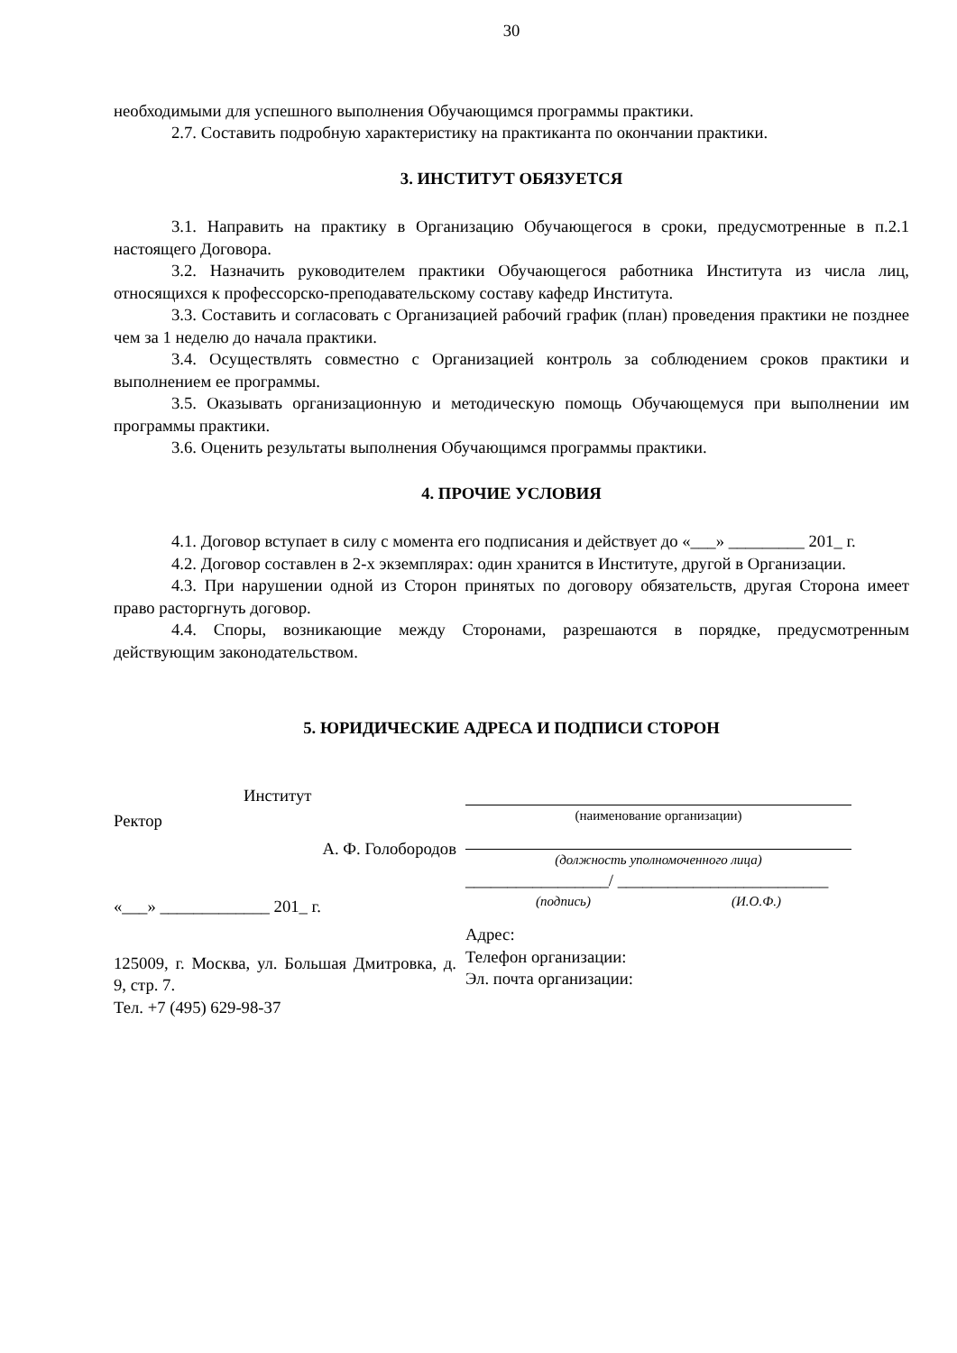30
необходимыми для успешного выполнения Обучающимся программы практики.
2.7. Составить подробную характеристику на практиканта по окончании практики.
3. ИНСТИТУТ ОБЯЗУЕТСЯ
3.1. Направить на практику в Организацию Обучающегося в сроки, предусмотренные в п.2.1 настоящего Договора.
3.2. Назначить руководителем практики Обучающегося работника Института из числа лиц, относящихся к профессорско-преподавательскому составу кафедр Института.
3.3. Составить и согласовать с Организацией рабочий график (план) проведения практики не позднее чем за 1 неделю до начала практики.
3.4. Осуществлять совместно с Организацией контроль за соблюдением сроков практики и выполнением ее программы.
3.5. Оказывать организационную и методическую помощь Обучающемуся при выполнении им программы практики.
3.6. Оценить результаты выполнения Обучающимся программы практики.
4. ПРОЧИЕ УСЛОВИЯ
4.1. Договор вступает в силу с момента его подписания и действует до «___» _________ 201_ г.
4.2. Договор составлен в 2-х экземплярах: один хранится в Институте, другой в Организации.
4.3. При нарушении одной из Сторон принятых по договору обязательств, другая Сторона имеет право расторгнуть договор.
4.4. Споры, возникающие между Сторонами, разрешаются в порядке, предусмотренным действующим законодательством.
5. ЮРИДИЧЕСКИЕ АДРЕСА И ПОДПИСИ СТОРОН
Институт
Ректор
А. Ф. Голобородов
«___» _____________ 201_ г.
125009, г. Москва, ул. Большая Дмитровка, д. 9, стр. 7.
Тел. +7 (495) 629-98-37
(наименование организации)
(должность уполномоченного лица)
_________________/ _________________________
(подпись) (И.О.Ф.)
Адрес:
Телефон организации:
Эл. почта организации: